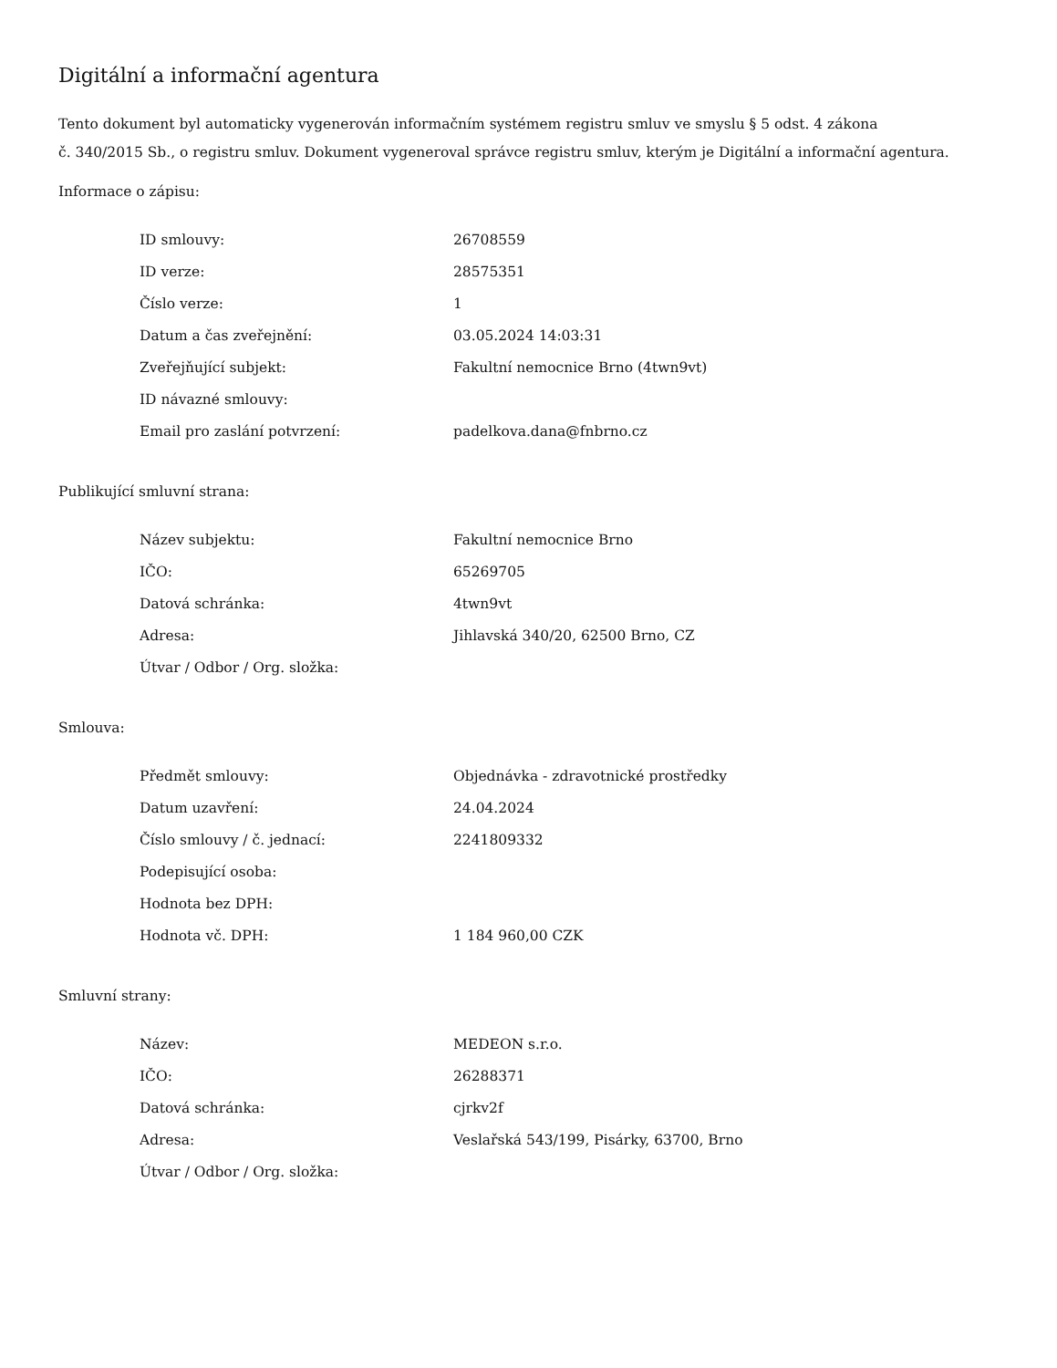Digitální a informační agentura
Tento dokument byl automaticky vygenerován informačním systémem registru smluv ve smyslu § 5 odst. 4 zákona
č. 340/2015 Sb., o registru smluv. Dokument vygeneroval správce registru smluv, kterým je Digitální a informační agentura.
Informace o zápisu:
| ID smlouvy: | 26708559 |
| ID verze: | 28575351 |
| Číslo verze: | 1 |
| Datum a čas zveřejnění: | 03.05.2024 14:03:31 |
| Zveřejňující subjekt: | Fakultní nemocnice Brno (4twn9vt) |
| ID návazné smlouvy: | |
| Email pro zaslání potvrzení: | padelkova.dana@fnbrno.cz |
Publikující smluvní strana:
| Název subjektu: | Fakultní nemocnice Brno |
| IČO: | 65269705 |
| Datová schránka: | 4twn9vt |
| Adresa: | Jihlavská 340/20, 62500 Brno, CZ |
| Útvar / Odbor / Org. složka: | |
Smlouva:
| Předmět smlouvy: | Objednávka - zdravotnické prostředky |
| Datum uzavření: | 24.04.2024 |
| Číslo smlouvy / č. jednací: | 2241809332 |
| Podepisující osoba: | |
| Hodnota bez DPH: | |
| Hodnota vč. DPH: | 1 184 960,00 CZK |
Smluvní strany:
| Název: | MEDEON s.r.o. |
| IČO: | 26288371 |
| Datová schránka: | cjrkv2f |
| Adresa: | Veslařská 543/199, Pisárky, 63700, Brno |
| Útvar / Odbor / Org. složka: | |